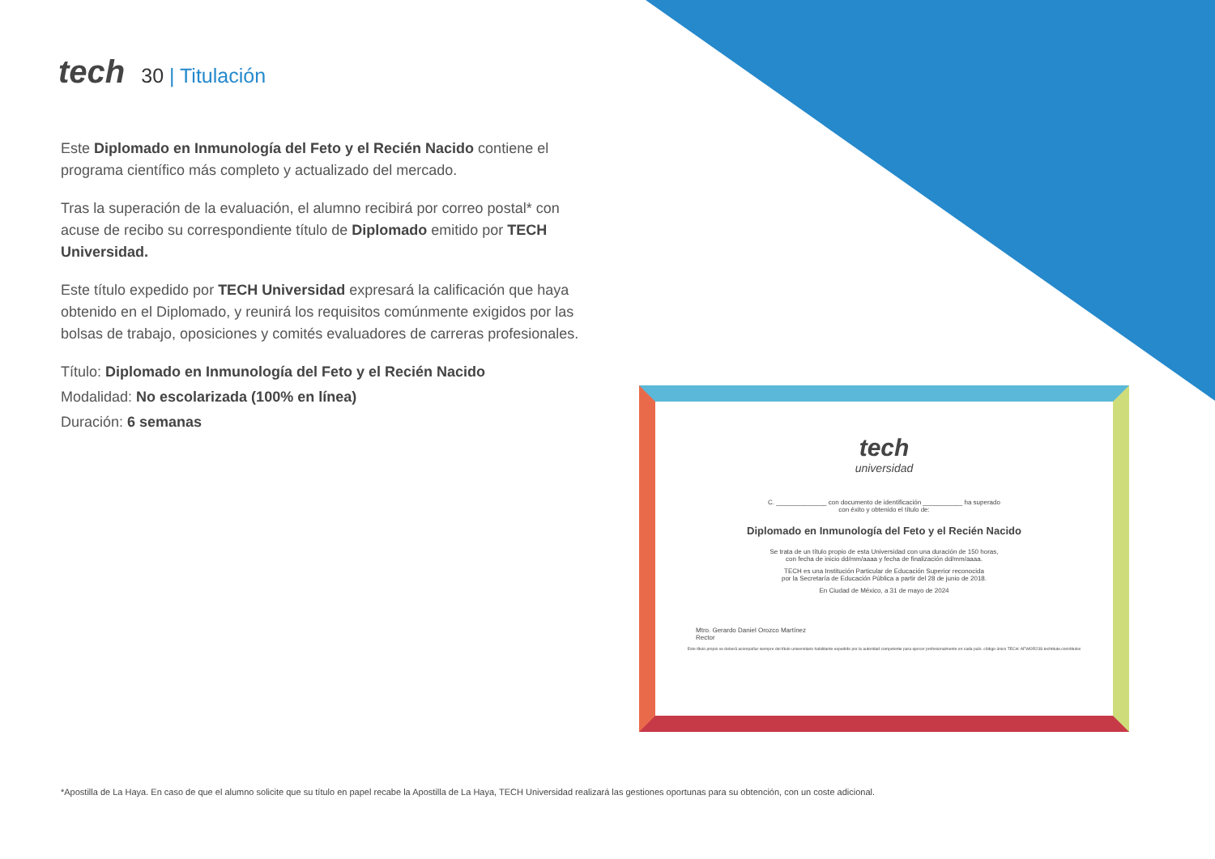tech
30 | Titulación
Este Diplomado en Inmunología del Feto y el Recién Nacido contiene el programa científico más completo y actualizado del mercado.
Tras la superación de la evaluación, el alumno recibirá por correo postal* con acuse de recibo su correspondiente título de Diplomado emitido por TECH Universidad.
Este título expedido por TECH Universidad expresará la calificación que haya obtenido en el Diplomado, y reunirá los requisitos comúnmente exigidos por las bolsas de trabajo, oposiciones y comités evaluadores de carreras profesionales.
Título: Diplomado en Inmunología del Feto y el Recién Nacido
Modalidad: No escolarizada (100% en línea)
Duración: 6 semanas
tech
universidad
C. ______________ con documento de identificación ___________ ha superado
con éxito y obtenido el título de:
Diplomado en Inmunología del Feto y el Recién Nacido
Se trata de un título propio de esta Universidad con una duración de 150 horas,
con fecha de inicio dd/mm/aaaa y fecha de finalización dd/mm/aaaa.
TECH es una Institución Particular de Educación Superior reconocida
por la Secretaría de Educación Pública a partir del 28 de junio de 2018.
En Ciudad de México, a 31 de mayo de 2024
Mtro. Gerardo Daniel Orozco Martínez
Rector
Este título propio se deberá acompañar siempre del título universitario habilitante expedido por la autoridad competente para ejercer profesionalmente en cada país. código único TECH: AFWOR23S techtitute.com/titulos
*Apostilla de La Haya. En caso de que el alumno solicite que su título en papel recabe la Apostilla de La Haya, TECH Universidad realizará las gestiones oportunas para su obtención, con un coste adicional.